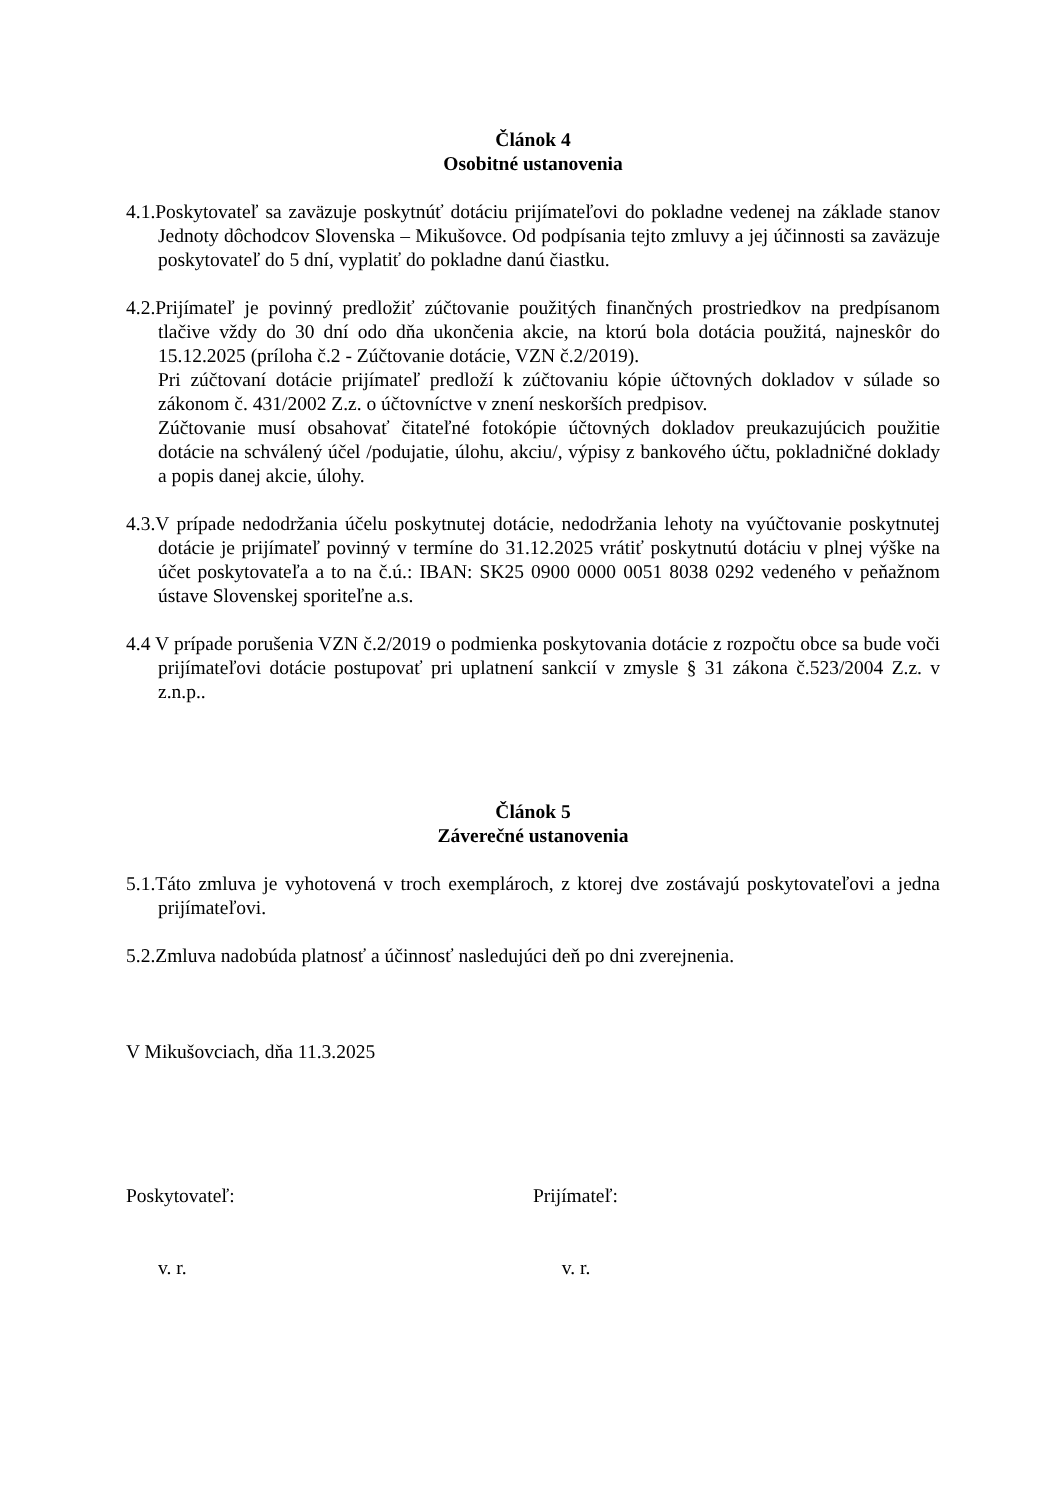Článok 4
Osobitné ustanovenia
4.1.Poskytovateľ sa zaväzuje poskytnúť dotáciu prijímateľovi do pokladne vedenej na základe stanov Jednoty dôchodcov Slovenska – Mikušovce. Od podpísania tejto zmluvy a jej účinnosti sa zaväzuje poskytovateľ do 5 dní, vyplatiť do pokladne danú čiastku.
4.2.Prijímateľ je povinný predložiť zúčtovanie použitých finančných prostriedkov na predpísanom tlačive vždy do 30 dní odo dňa ukončenia akcie, na ktorú bola dotácia použitá, najneskôr do 15.12.2025 (príloha č.2 - Zúčtovanie dotácie, VZN č.2/2019).
Pri zúčtovaní dotácie prijímateľ predloží k zúčtovaniu kópie účtovných dokladov v súlade so zákonom č. 431/2002 Z.z. o účtovníctve v znení neskorších predpisov.
Zúčtovanie musí obsahovať čitateľné fotokópie účtovných dokladov preukazujúcich použitie dotácie na schválený účel /podujatie, úlohu, akciu/, výpisy z bankového účtu, pokladničné doklady a popis danej akcie, úlohy.
4.3.V prípade nedodržania účelu poskytnutej dotácie, nedodržania lehoty na vyúčtovanie poskytnutej dotácie je prijímateľ povinný v termíne do 31.12.2025 vrátiť poskytnutú dotáciu v plnej výške na účet poskytovateľa a to na č.ú.: IBAN: SK25 0900 0000 0051 8038 0292 vedeného v peňažnom ústave Slovenskej sporiteľne a.s.
4.4 V prípade porušenia VZN č.2/2019 o podmienka poskytovania dotácie z rozpočtu obce sa bude voči prijímateľovi dotácie postupovať pri uplatnení sankcií v zmysle § 31 zákona č.523/2004 Z.z. v z.n.p..
Článok 5
Záverečné ustanovenia
5.1.Táto zmluva je vyhotovená v troch exemplároch, z ktorej dve zostávajú poskytovateľovi a jedna prijímateľovi.
5.2.Zmluva nadobúda platnosť a účinnosť nasledujúci deň po dni zverejnenia.
V Mikušovciach, dňa 11.3.2025
Poskytovateľ: Prijímateľ:
v. r. v. r.